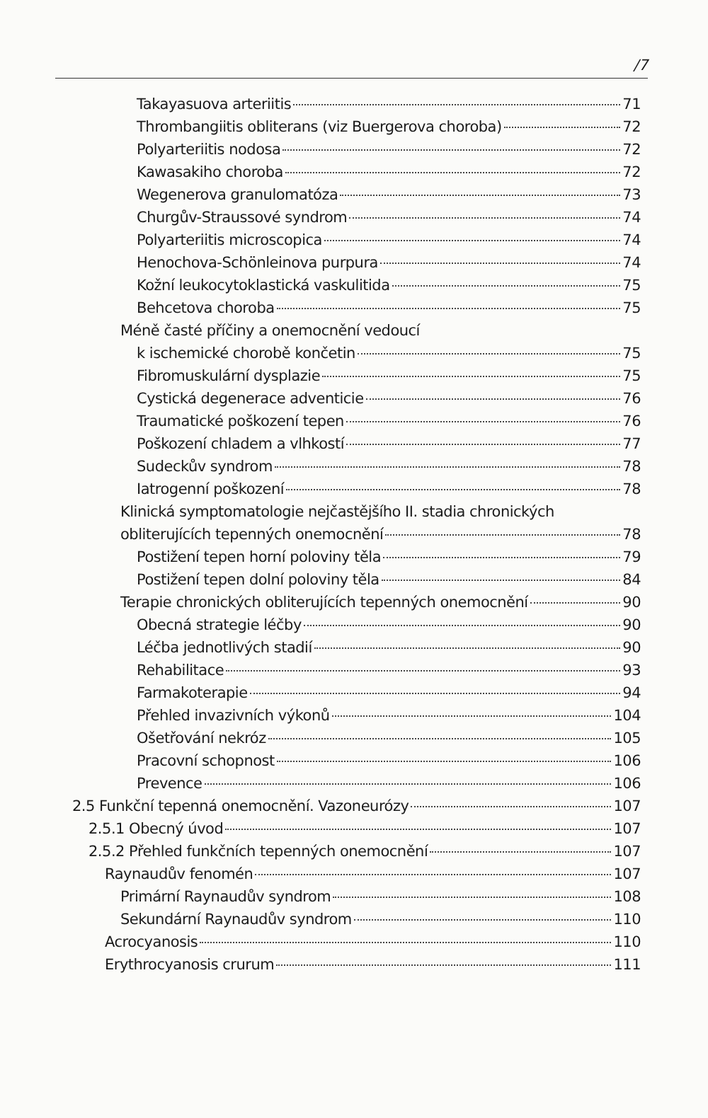/7
Takayasuova arteriitis 71
Thrombangiitis obliterans (viz Buergerova choroba) 72
Polyarteriitis nodosa 72
Kawasakiho choroba 72
Wegenerova granulomatóza 73
Churgův-Straussové syndrom 74
Polyarteriitis microscopica 74
Henochova-Schönleinova purpura 74
Kožní leukocytoklastická vaskulitida 75
Behcetova choroba 75
Méně časté příčiny a onemocnění vedoucí
k ischemické chorobě končetin 75
Fibromuskulární dysplazie 75
Cystická degenerace adventicie 76
Traumatické poškození tepen 76
Poškození chladem a vlhkostí 77
Sudeckův syndrom 78
Iatrogenní poškození 78
Klinická symptomatologie nejčastějšího II. stadia chronických
obliterujících tepenných onemocnění 78
Postižení tepen horní poloviny těla 79
Postižení tepen dolní poloviny těla 84
Terapie chronických obliterujících tepenných onemocnění 90
Obecná strategie léčby 90
Léčba jednotlivých stadií 90
Rehabilitace 93
Farmakoterapie 94
Přehled invazivních výkonů 104
Ošetřování nekróz 105
Pracovní schopnost 106
Prevence 106
2.5 Funkční tepenná onemocnění. Vazoneurózy 107
2.5.1 Obecný úvod 107
2.5.2 Přehled funkčních tepenných onemocnění 107
Raynaudův fenomén 107
Primární Raynaudův syndrom 108
Sekundární Raynaudův syndrom 110
Acrocyanosis 110
Erythrocyanosis crurum 111